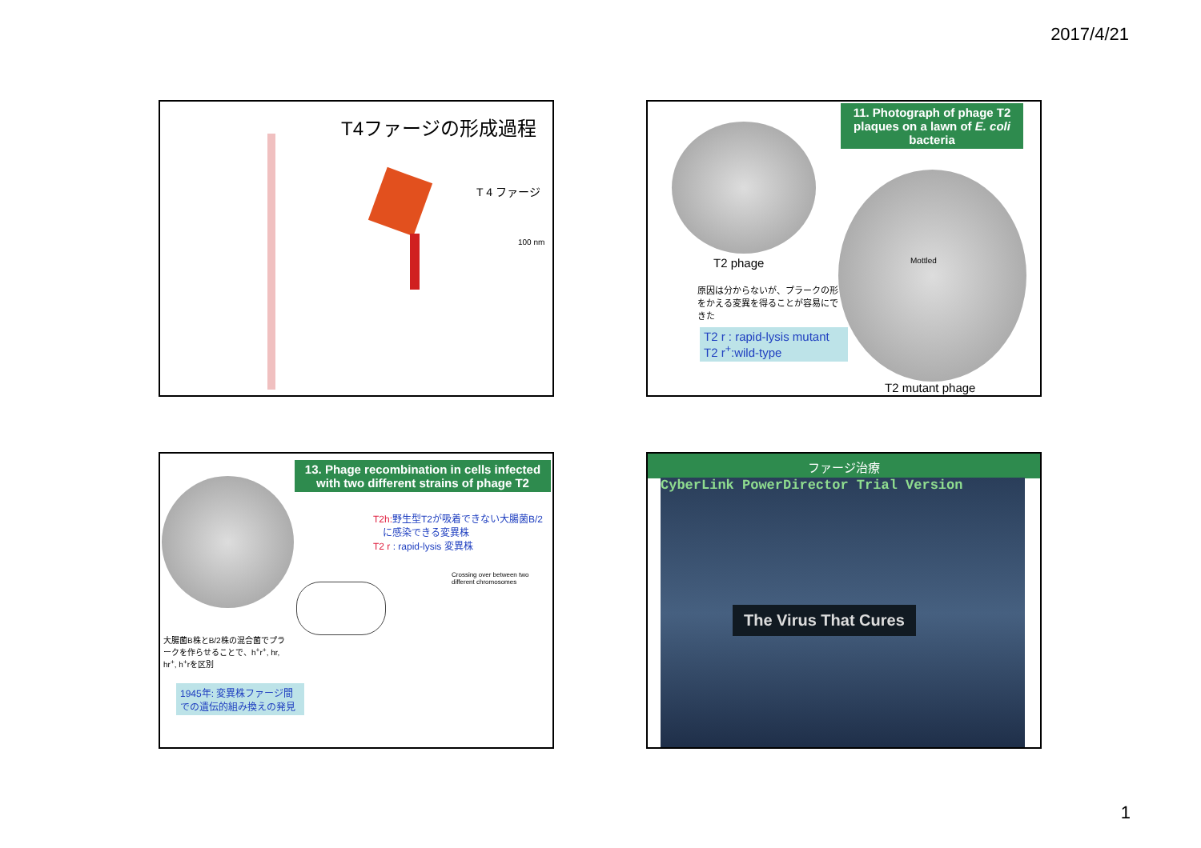2017/4/21
T4ファージの形成過程
T 4 ファージ
100 nm
11. Photograph of phage T2 plaques on a lawn of E. coli bacteria
T2 phage Mottled
原因は分からないが、プラークの形をかえる変異を得ることが容易にできた
T2 r : rapid-lysis mutant
T2 r<sup>+</sup>:wild-type
T2 mutant phage
13. Phage recombination in cells infected with two different strains of phage T2
T2h: 野生型T2が吸着できない大腸菌B/2
　に感染できる変異株
T2 r : rapid-lysis 変異株
Crossing over between two different chromosomes
大腸菌B株とB/2株の混合菌でプラークを作らせることで、h<sup>+</sup>r<sup>+</sup>, hr, hr<sup>+</sup>, h<sup>+</sup>rを区別
1945年: 変異株ファージ間での遺伝的組み換えの発見
ファージ治療
CyberLink PowerDirector Trial Version
The Virus That Cures
1